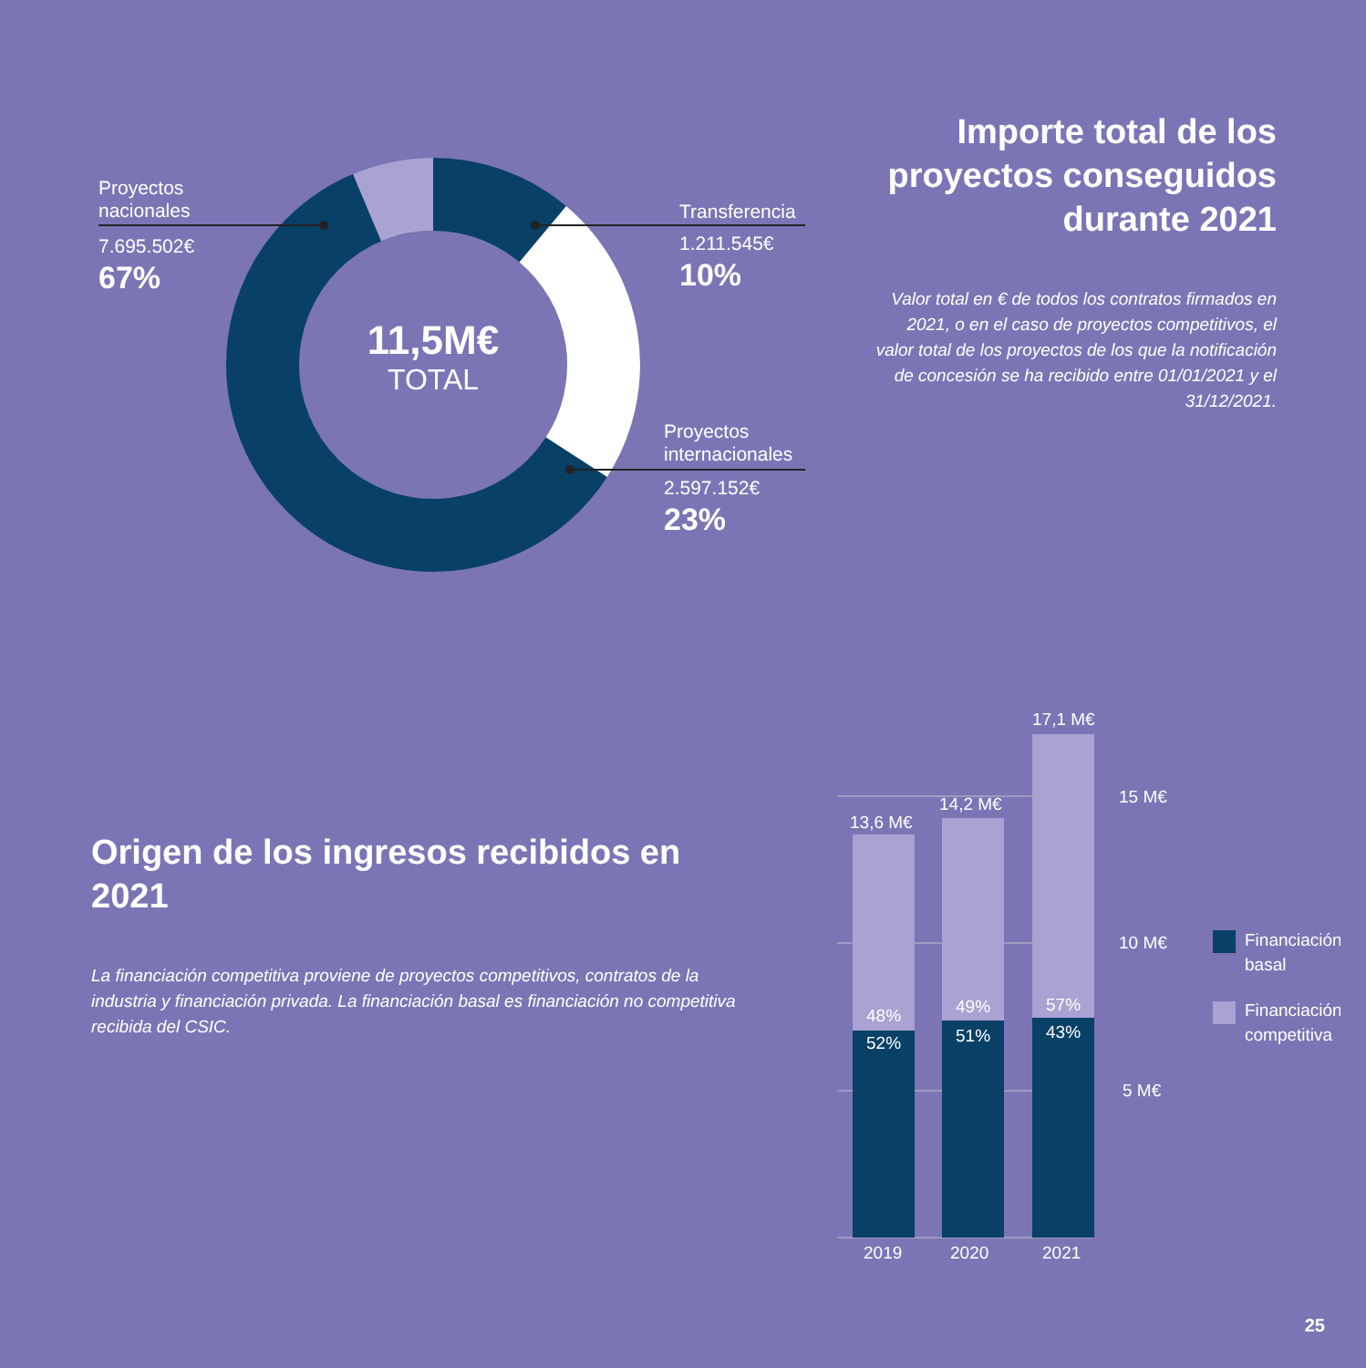Proyectos
nacionales
7.695.502€
67%
Transferencia
1.211.545€
10%
Proyectos
internacionales
2.597.152€
23%
11,5M€
TOTAL
Importe total de los proyectos conseguidos durante 2021
Valor total en € de todos los contratos firmados en 2021, o en el caso de proyectos competitivos, el valor total de los proyectos de los que la notificación de concesión se ha recibido entre 01/01/2021 y el 31/12/2021.
Origen de los ingresos recibidos en 2021
La financiación competitiva proviene de proyectos competitivos, contratos de la industria y financiación privada. La financiación basal es financiación no competitiva recibida del CSIC.
13,6 M€
14,2 M€
17,1 M€
48%
52%
49%
51%
57%
43%
2019
2020
2021
15 M€
10 M€
5 M€
Financiación
basal
Financiación
competitiva
25